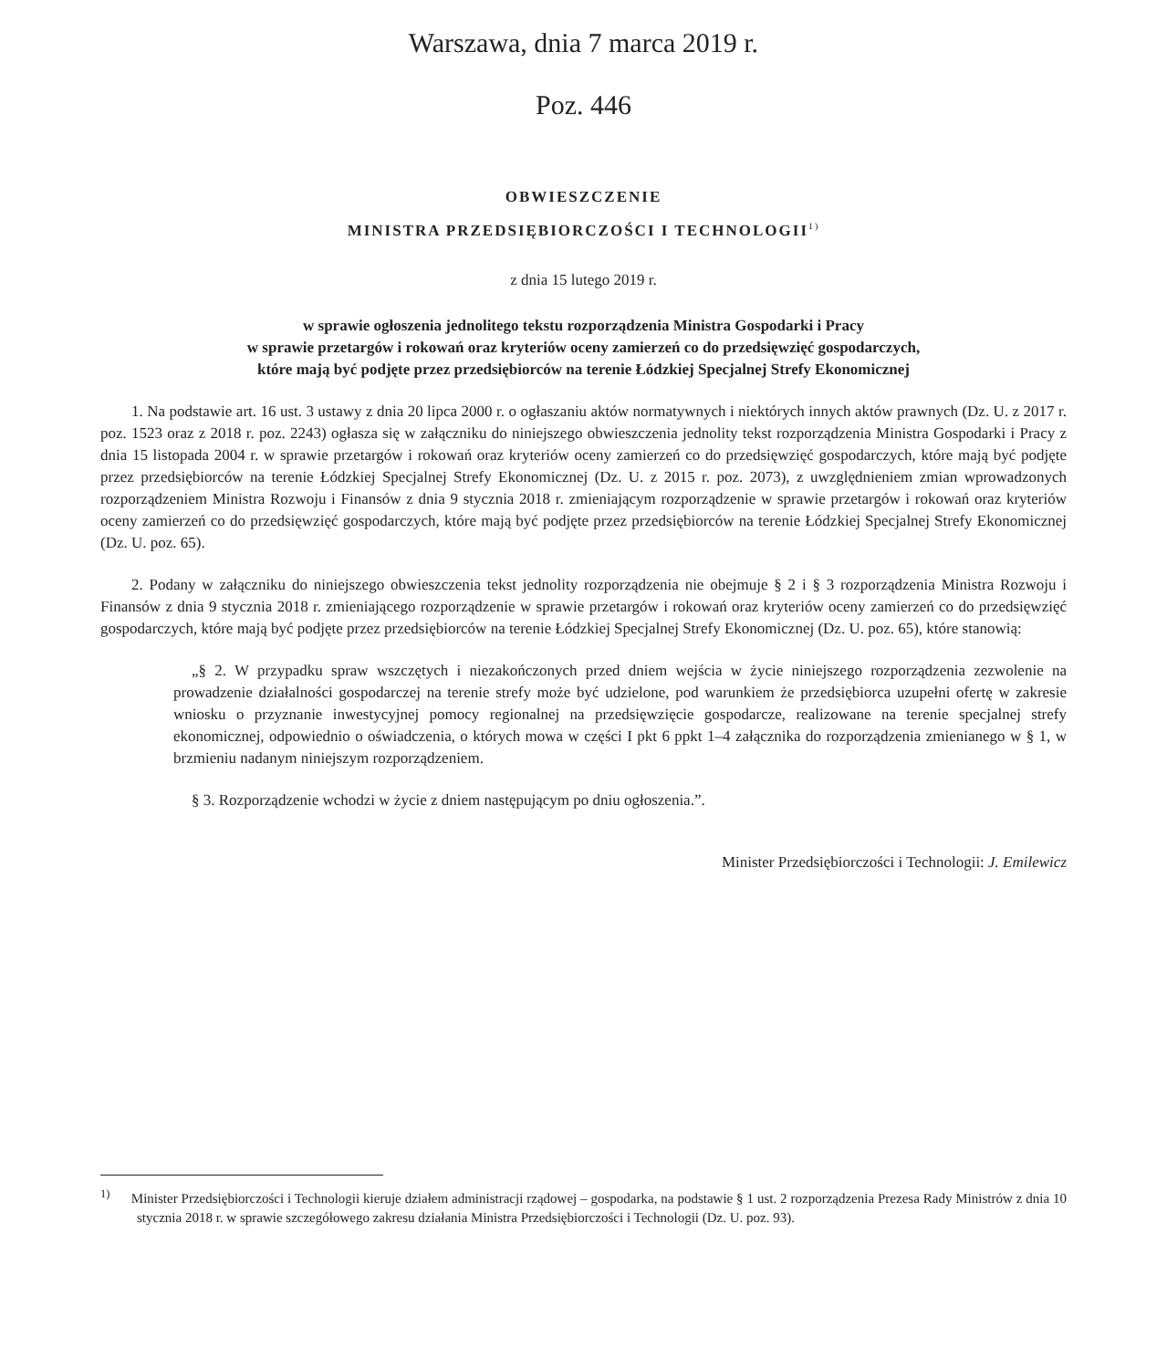Warszawa, dnia 7 marca 2019 r.
Poz. 446
OBWIESZCZENIE
MINISTRA PRZEDSIĘBIORCZOŚCI I TECHNOLOGII<sup>1)</sup>
z dnia 15 lutego 2019 r.
w sprawie ogłoszenia jednolitego tekstu rozporządzenia Ministra Gospodarki i Pracy
w sprawie przetargów i rokowań oraz kryteriów oceny zamierzeń co do przedsięwzięć gospodarczych,
które mają być podjęte przez przedsiębiorców na terenie Łódzkiej Specjalnej Strefy Ekonomicznej
1. Na podstawie art. 16 ust. 3 ustawy z dnia 20 lipca 2000 r. o ogłaszaniu aktów normatywnych i niektórych innych aktów prawnych (Dz. U. z 2017 r. poz. 1523 oraz z 2018 r. poz. 2243) ogłasza się w załączniku do niniejszego obwieszczenia jednolity tekst rozporządzenia Ministra Gospodarki i Pracy z dnia 15 listopada 2004 r. w sprawie przetargów i rokowań oraz kryteriów oceny zamierzeń co do przedsięwzięć gospodarczych, które mają być podjęte przez przedsiębiorców na terenie Łódzkiej Specjalnej Strefy Ekonomicznej (Dz. U. z 2015 r. poz. 2073), z uwzględnieniem zmian wprowadzonych rozporządzeniem Ministra Rozwoju i Finansów z dnia 9 stycznia 2018 r. zmieniającym rozporządzenie w sprawie przetargów i rokowań oraz kryteriów oceny zamierzeń co do przedsięwzięć gospodarczych, które mają być podjęte przez przedsiębiorców na terenie Łódzkiej Specjalnej Strefy Ekonomicznej (Dz. U. poz. 65).
2. Podany w załączniku do niniejszego obwieszczenia tekst jednolity rozporządzenia nie obejmuje § 2 i § 3 rozporządzenia Ministra Rozwoju i Finansów z dnia 9 stycznia 2018 r. zmieniającego rozporządzenie w sprawie przetargów i rokowań oraz kryteriów oceny zamierzeń co do przedsięwzięć gospodarczych, które mają być podjęte przez przedsiębiorców na terenie Łódzkiej Specjalnej Strefy Ekonomicznej (Dz. U. poz. 65), które stanowią:
„§ 2. W przypadku spraw wszczętych i niezakończonych przed dniem wejścia w życie niniejszego rozporządzenia zezwolenie na prowadzenie działalności gospodarczej na terenie strefy może być udzielone, pod warunkiem że przedsiębiorca uzupełni ofertę w zakresie wniosku o przyznanie inwestycyjnej pomocy regionalnej na przedsięwzięcie gospodarcze, realizowane na terenie specjalnej strefy ekonomicznej, odpowiednio o oświadczenia, o których mowa w części I pkt 6 ppkt 1–4 załącznika do rozporządzenia zmienianego w § 1, w brzmieniu nadanym niniejszym rozporządzeniem.
§ 3. Rozporządzenie wchodzi w życie z dniem następującym po dniu ogłoszenia.”.
Minister Przedsiębiorczości i Technologii: J. Emilewicz
<sup>1)</sup> Minister Przedsiębiorczości i Technologii kieruje działem administracji rządowej – gospodarka, na podstawie § 1 ust. 2 rozporządzenia Prezesa Rady Ministrów z dnia 10 stycznia 2018 r. w sprawie szczegółowego zakresu działania Ministra Przedsiębiorczości i Technologii (Dz. U. poz. 93).